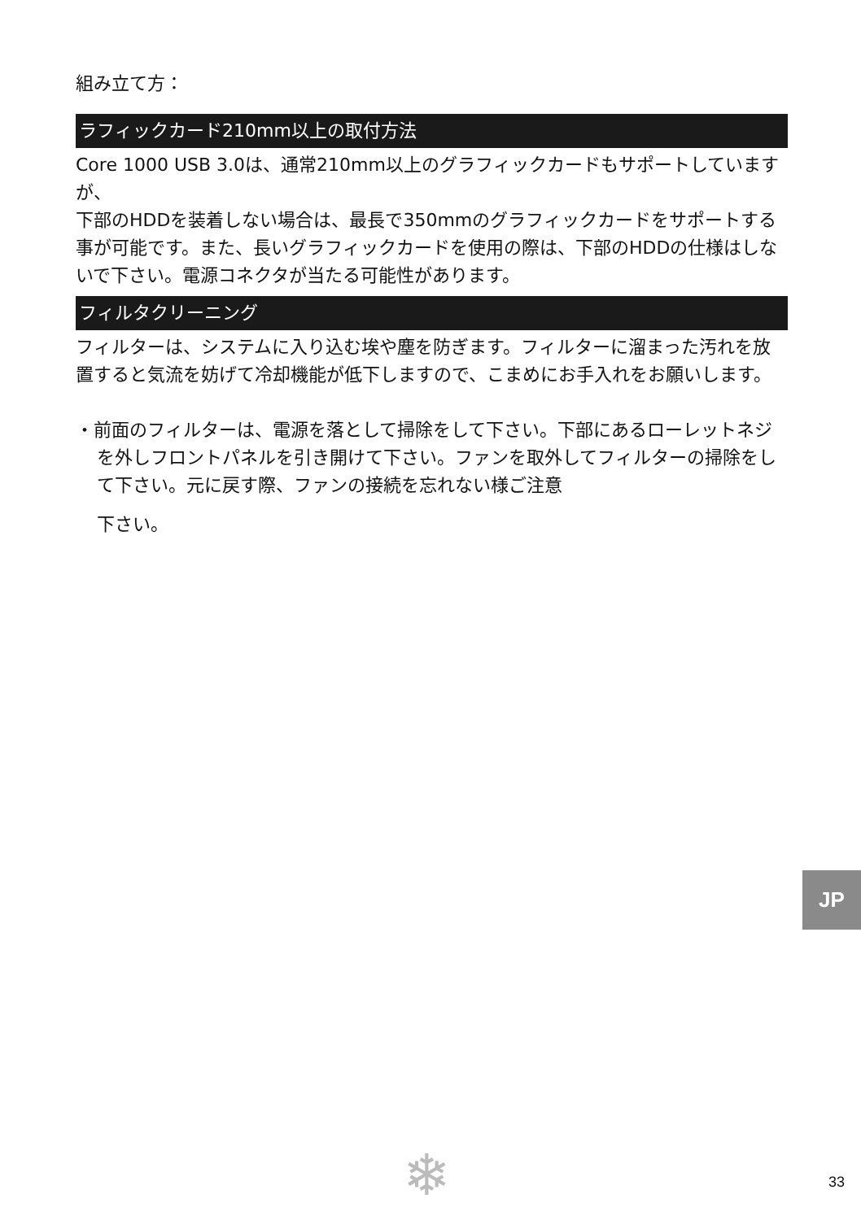組み立て方：
ラフィックカード210mm以上の取付方法
Core 1000 USB 3.0は、通常210mm以上のグラフィックカードもサポートしていますが、
下部のHDDを装着しない場合は、最長で350mmのグラフィックカードをサポートする事が可能です。また、長いグラフィックカードを使用の際は、下部のHDDの仕様はしないで下さい。電源コネクタが当たる可能性があります。
フィルタクリーニング
フィルターは、システムに入り込む埃や塵を防ぎます。フィルターに溜まった汚れを放置すると気流を妨げて冷却機能が低下しますので、こまめにお手入れをお願いします。
・前面のフィルターは、電源を落として掃除をして下さい。下部にあるローレットネジを外しフロントパネルを引き開けて下さい。ファンを取外してフィルターの掃除をして下さい。元に戻す際、ファンの接続を忘れない様ご注意
下さい。
JP
❄ 33